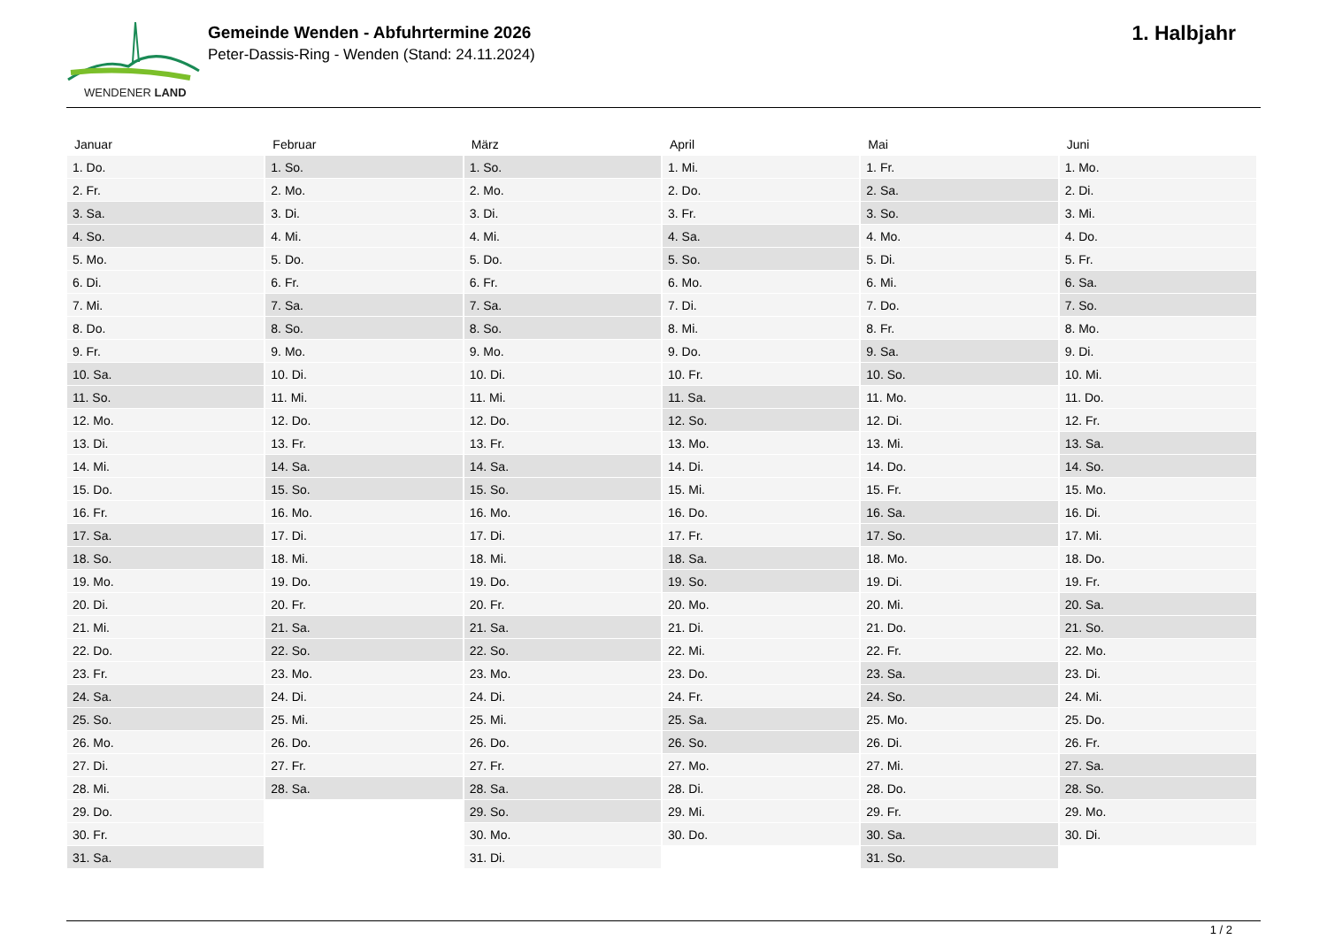WENDENER LAND
Gemeinde Wenden - Abfuhrtermine 2026
Peter-Dassis-Ring - Wenden (Stand: 24.11.2024)
1. Halbjahr
| Januar | Februar | März | April | Mai | Juni |
| --- | --- | --- | --- | --- | --- |
| 1. Do. | 1. So. | 1. So. | 1. Mi. | 1. Fr. | 1. Mo. |
| 2. Fr. | 2. Mo. | 2. Mo. | 2. Do. | 2. Sa. | 2. Di. |
| 3. Sa. | 3. Di. | 3. Di. | 3. Fr. | 3. So. | 3. Mi. |
| 4. So. | 4. Mi. | 4. Mi. | 4. Sa. | 4. Mo. | 4. Do. |
| 5. Mo. | 5. Do. | 5. Do. | 5. So. | 5. Di. | 5. Fr. |
| 6. Di. | 6. Fr. | 6. Fr. | 6. Mo. | 6. Mi. | 6. Sa. |
| 7. Mi. | 7. Sa. | 7. Sa. | 7. Di. | 7. Do. | 7. So. |
| 8. Do. | 8. So. | 8. So. | 8. Mi. | 8. Fr. | 8. Mo. |
| 9. Fr. | 9. Mo. | 9. Mo. | 9. Do. | 9. Sa. | 9. Di. |
| 10. Sa. | 10. Di. | 10. Di. | 10. Fr. | 10. So. | 10. Mi. |
| 11. So. | 11. Mi. | 11. Mi. | 11. Sa. | 11. Mo. | 11. Do. |
| 12. Mo. | 12. Do. | 12. Do. | 12. So. | 12. Di. | 12. Fr. |
| 13. Di. | 13. Fr. | 13. Fr. | 13. Mo. | 13. Mi. | 13. Sa. |
| 14. Mi. | 14. Sa. | 14. Sa. | 14. Di. | 14. Do. | 14. So. |
| 15. Do. | 15. So. | 15. So. | 15. Mi. | 15. Fr. | 15. Mo. |
| 16. Fr. | 16. Mo. | 16. Mo. | 16. Do. | 16. Sa. | 16. Di. |
| 17. Sa. | 17. Di. | 17. Di. | 17. Fr. | 17. So. | 17. Mi. |
| 18. So. | 18. Mi. | 18. Mi. | 18. Sa. | 18. Mo. | 18. Do. |
| 19. Mo. | 19. Do. | 19. Do. | 19. So. | 19. Di. | 19. Fr. |
| 20. Di. | 20. Fr. | 20. Fr. | 20. Mo. | 20. Mi. | 20. Sa. |
| 21. Mi. | 21. Sa. | 21. Sa. | 21. Di. | 21. Do. | 21. So. |
| 22. Do. | 22. So. | 22. So. | 22. Mi. | 22. Fr. | 22. Mo. |
| 23. Fr. | 23. Mo. | 23. Mo. | 23. Do. | 23. Sa. | 23. Di. |
| 24. Sa. | 24. Di. | 24. Di. | 24. Fr. | 24. So. | 24. Mi. |
| 25. So. | 25. Mi. | 25. Mi. | 25. Sa. | 25. Mo. | 25. Do. |
| 26. Mo. | 26. Do. | 26. Do. | 26. So. | 26. Di. | 26. Fr. |
| 27. Di. | 27. Fr. | 27. Fr. | 27. Mo. | 27. Mi. | 27. Sa. |
| 28. Mi. | 28. Sa. | 28. Sa. | 28. Di. | 28. Do. | 28. So. |
| 29. Do. | | 29. So. | 29. Mi. | 29. Fr. | 29. Mo. |
| 30. Fr. | | 30. Mo. | 30. Do. | 30. Sa. | 30. Di. |
| 31. Sa. | | 31. Di. | | 31. So. | |
1 / 2